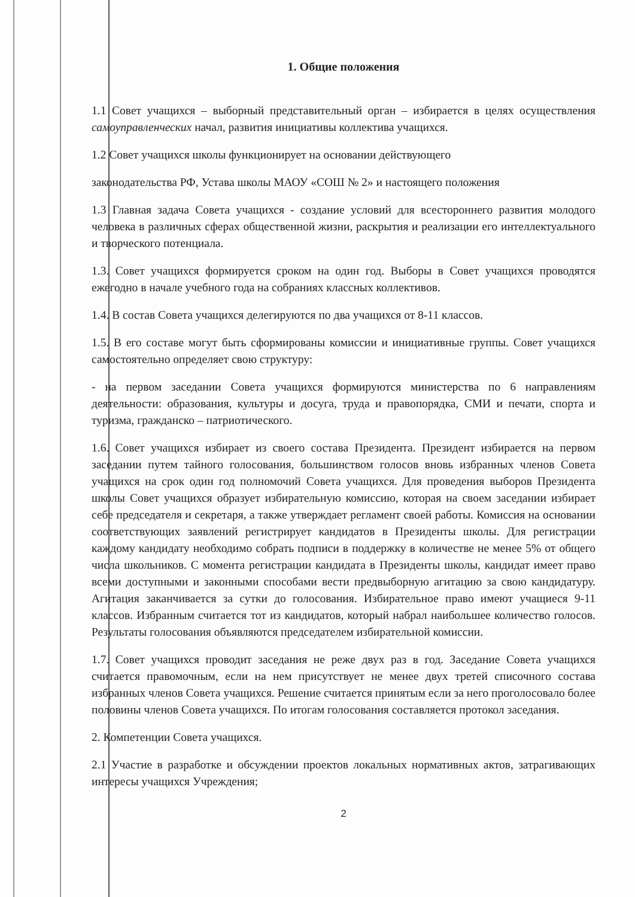1. Общие положения
1.1 Совет учащихся – выборный представительный орган – избирается в целях осуществления самоуправленческих начал, развития инициативы коллектива учащихся.
1.2 Совет учащихся школы функционирует на основании действующего
законодательства РФ, Устава школы МАОУ «СОШ № 2» и настоящего положения
1.3 Главная задача Совета учащихся - создание условий для всестороннего развития молодого человека в различных сферах общественной жизни, раскрытия и реализации его интеллектуального и творческого потенциала.
1.3. Совет учащихся формируется сроком на один год. Выборы в Совет учащихся проводятся ежегодно в начале учебного года на собраниях классных коллективов.
1.4. В состав Совета учащихся делегируются по два учащихся от 8-11 классов.
1.5. В его составе могут быть сформированы комиссии и инициативные группы. Совет учащихся самостоятельно определяет свою структуру:
- на первом заседании Совета учащихся формируются министерства по 6 направлениям деятельности: образования, культуры и досуга, труда и правопорядка, СМИ и печати, спорта и туризма, гражданско – патриотического.
1.6. Совет учащихся избирает из своего состава Президента. Президент избирается на первом заседании путем тайного голосования, большинством голосов вновь избранных членов Совета учащихся на срок один год полномочий Совета учащихся. Для проведения выборов Президента школы Совет учащихся образует избирательную комиссию, которая на своем заседании избирает себе председателя и секретаря, а также утверждает регламент своей работы. Комиссия на основании соответствующих заявлений регистрирует кандидатов в Президенты школы. Для регистрации каждому кандидату необходимо собрать подписи в поддержку в количестве не менее 5% от общего числа школьников. С момента регистрации кандидата в Президенты школы, кандидат имеет право всеми доступными и законными способами вести предвыборную агитацию за свою кандидатуру. Агитация заканчивается за сутки до голосования. Избирательное право имеют учащиеся 9-11 классов. Избранным считается тот из кандидатов, который набрал наибольшее количество голосов. Результаты голосования объявляются председателем избирательной комиссии.
1.7. Совет учащихся проводит заседания не реже двух раз в год. Заседание Совета учащихся считается правомочным, если на нем присутствует не менее двух третей списочного состава избранных членов Совета учащихся. Решение считается принятым если за него проголосовало более половины членов Совета учащихся. По итогам голосования составляется протокол заседания.
2. Компетенции Совета учащихся.
2.1 Участие в разработке и обсуждении проектов локальных нормативных актов, затрагивающих интересы учащихся Учреждения;
2